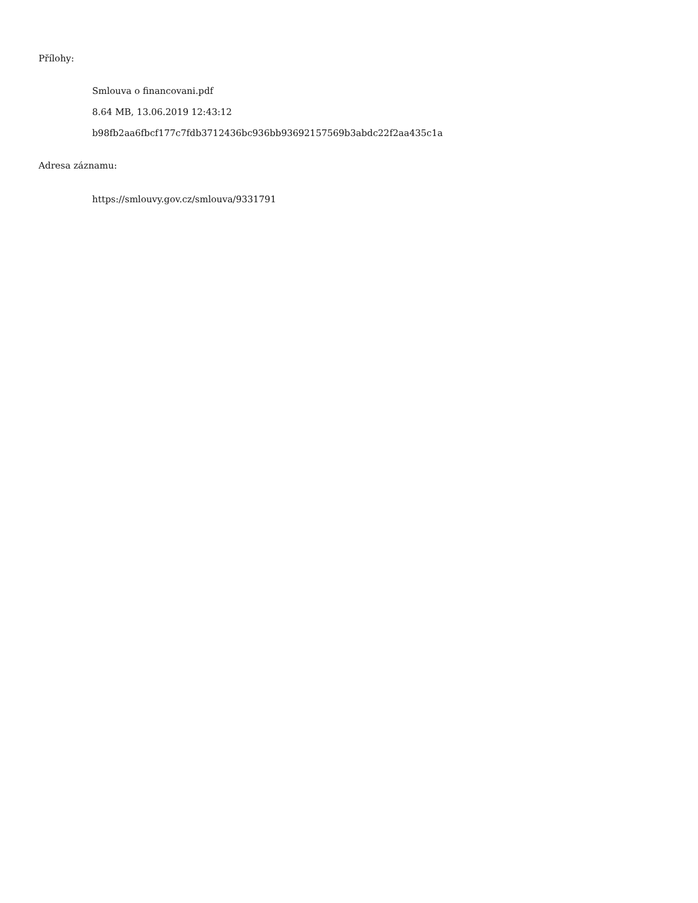Přílohy:
Smlouva o financovani.pdf
8.64 MB, 13.06.2019 12:43:12
b98fb2aa6fbcf177c7fdb3712436bc936bb93692157569b3abdc22f2aa435c1a
Adresa záznamu:
https://smlouvy.gov.cz/smlouva/9331791